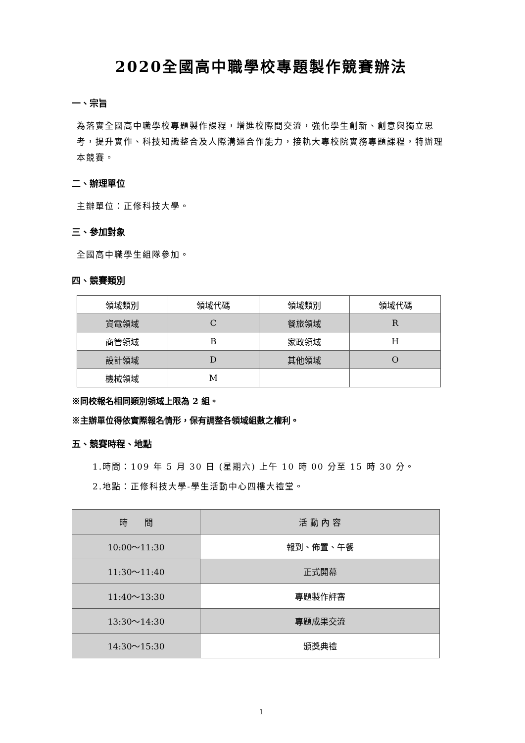2020全國高中職學校專題製作競賽辦法
一、宗旨
為落實全國高中職學校專題製作課程，增進校際間交流，強化學生創新、創意與獨立思考，提升實作、科技知識整合及人際溝通合作能力，接軌大專校院實務專題課程，特辦理本競賽。
二、辦理單位
主辦單位：正修科技大學。
三、參加對象
全國高中職學生組隊參加。
四、競賽類別
| 領域類別 | 領域代碼 | 領域類別 | 領域代碼 |
| --- | --- | --- | --- |
| 資電領域 | C | 餐旅領域 | R |
| 商管領域 | B | 家政領域 | H |
| 設計領域 | D | 其他領域 | O |
| 機械領域 | M | | |
※同校報名相同類別領域上限為 2 組。
※主辦單位得依實際報名情形，保有調整各領域組數之權利。
五、競賽時程、地點
1.時間：109 年 5 月 30 日 (星期六) 上午 10 時 00 分至 15 時 30 分。
2.地點：正修科技大學-學生活動中心四樓大禮堂。
| 時 間 | 活 動 內 容 |
| --- | --- |
| 10:00～11:30 | 報到、佈置、午餐 |
| 11:30～11:40 | 正式開幕 |
| 11:40～13:30 | 專題製作評審 |
| 13:30～14:30 | 專題成果交流 |
| 14:30～15:30 | 頒獎典禮 |
1